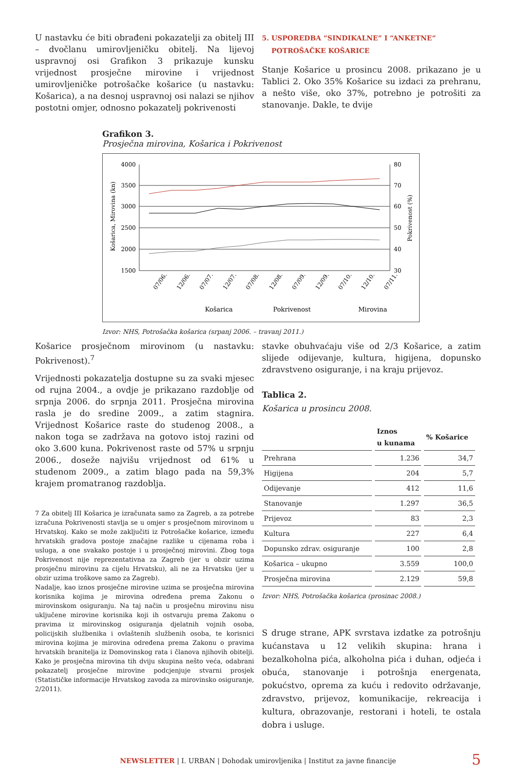U nastavku će biti obrađeni pokazatelji za obitelj III – dvočlanu umirovljeničku obitelj. Na lijevoj uspravnoj osi Grafikon 3 prikazuje kunsku vrijednost prosječne mirovine i vrijednost umirovljeničke potrošačke košarice (u nastavku: Košarica), a na desnoj uspravnoj osi nalazi se njihov postotni omjer, odnosno pokazatelj pokrivenosti
5. USPOREDBA “SINDIKALNE” I “ANKETNE”
POTROŠAČKE KOŠARICE
Stanje Košarice u prosincu 2008. prikazano je u Tablici 2. Oko 35% Košarice su izdaci za prehranu, a nešto više, oko 37%, potrebno je potrošiti za stanovanje. Dakle, te dvije
Grafikon 3.
Prosječna mirovina, Košarica i Pokrivenost
4000
3500
3000
2500
2000
1500
80
70
60
50
40
30
Košarica, Mirovina (kn)
Pokrivenost (%)
07/06.
12/06.
07/07.
12/07.
07/08.
12/08.
07/09.
12/09.
07/10.
12/10.
07/11.
Košarica
Pokrivenost
Mirovina
Izvor: NHS, Potrošačka košarica (srpanj 2006. – travanj 2011.)
Košarice prosječnom mirovinom (u nastavku: Pokrivenost).<sup>7</sup>
Vrijednosti pokazatelja dostupne su za svaki mjesec od rujna 2004., a ovdje je prikazano razdoblje od srpnja 2006. do srpnja 2011. Prosječna mirovina rasla je do sredine 2009., a zatim stagnira. Vrijednost Košarice raste do studenog 2008., a nakon toga se zadržava na gotovo istoj razini od oko 3.600 kuna. Pokrivenost raste od 57% u srpnju 2006., doseže najvišu vrijednost od 61% u studenom 2009., a zatim blago pada na 59,3% krajem promatranog razdoblja.
7 Za obitelj III Košarica je izračunata samo za Zagreb, a za potrebe izračuna Pokrivenosti stavlja se u omjer s prosječnom mirovinom u Hrvatskoj. Kako se može zaključiti iz Potrošačke košarice, između hrvatskih gradova postoje značajne razlike u cijenama roba i usluga, a one svakako postoje i u prosječnoj mirovini. Zbog toga Pokrivenost nije reprezentativna za Zagreb (jer u obzir uzima prosječnu mirovinu za cijelu Hrvatsku), ali ne za Hrvatsku (jer u obzir uzima troškove samo za Zagreb).
Nadalje, kao iznos prosječne mirovine uzima se prosječna mirovina korisnika kojima je mirovina određena prema Zakonu o mirovinskom osiguranju. Na taj način u prosječnu mirovinu nisu uključene mirovine korisnika koji ih ostvaruju prema Zakonu o pravima iz mirovinskog osiguranja djelatnih vojnih osoba, policijskih službenika i ovlaštenih službenih osoba, te korisnici mirovina kojima je mirovina određena prema Zakonu o pravima hrvatskih branitelja iz Domovinskog rata i članova njihovih obitelji. Kako je prosječna mirovina tih dviju skupina nešto veća, odabrani pokazatelj prosječne mirovine podcjenjuje stvarni prosjek (Statističke informacije Hrvatskog zavoda za mirovinsko osiguranje, 2/2011).
stavke obuhvaćaju više od 2/3 Košarice, a zatim slijede odijevanje, kultura, higijena, dopunsko zdravstveno osiguranje, i na kraju prijevoz.
Tablica 2.
Košarica u prosincu 2008.
| | Iznos u kunama | % Košarice |
| --- | --- | --- |
| Prehrana | 1.236 | 34,7 |
| Higijena | 204 | 5,7 |
| Odijevanje | 412 | 11,6 |
| Stanovanje | 1.297 | 36,5 |
| Prijevoz | 83 | 2,3 |
| Kultura | 227 | 6,4 |
| Dopunsko zdrav. osiguranje | 100 | 2,8 |
| Košarica – ukupno | 3.559 | 100,0 |
| Prosječna mirovina | 2.129 | 59,8 |
Izvor: NHS, Potrošačka košarica (prosinac 2008.)
S druge strane, APK svrstava izdatke za potrošnju kućanstava u 12 velikih skupina: hrana i bezalkoholna pića, alkoholna pića i duhan, odjeća i obuća, stanovanje i potrošnja energenata, pokućstvo, oprema za kuću i redovito održavanje, zdravstvo, prijevoz, komunikacije, rekreacija i kultura, obrazovanje, restorani i hoteli, te ostala dobra i usluge.
NEWSLETTER | I. URBAN | Dohodak umirovljenika | Institut za javne financije 5